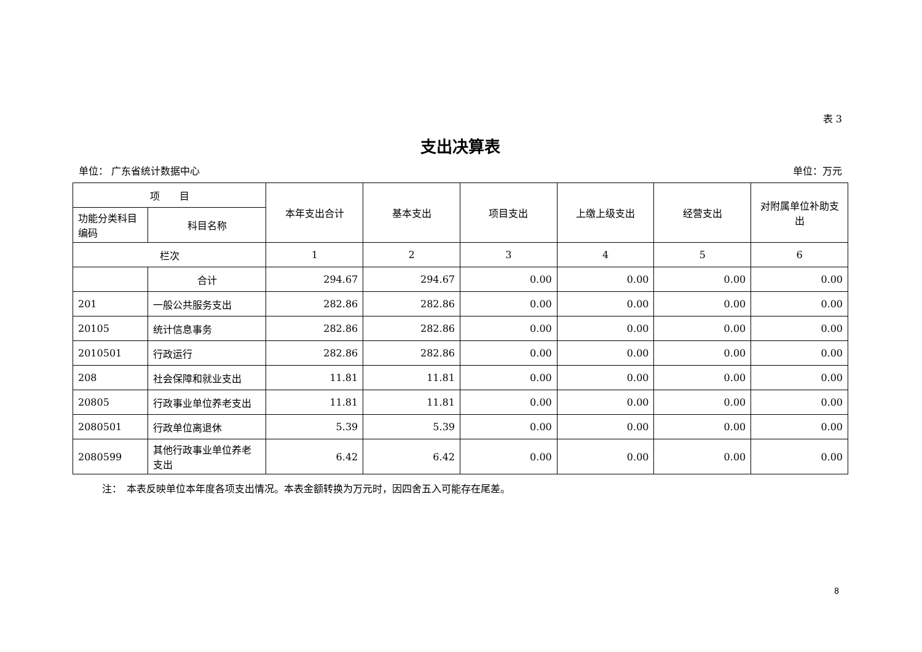表 3
支出决算表
单位： 广东省统计数据中心 单位：万元
| 项 目 | | 本年支出合计 | 基本支出 | 项目支出 | 上缴上级支出 | 经营支出 | 对附属单位补助支出 |
| --- | --- | --- | --- | --- | --- | --- | --- |
| 功能分类科目编码 | 科目名称 | | | | | | |
| 栏次 | | 1 | 2 | 3 | 4 | 5 | 6 |
| | 合计 | 294.67 | 294.67 | 0.00 | 0.00 | 0.00 | 0.00 |
| 201 | 一般公共服务支出 | 282.86 | 282.86 | 0.00 | 0.00 | 0.00 | 0.00 |
| 20105 | 统计信息事务 | 282.86 | 282.86 | 0.00 | 0.00 | 0.00 | 0.00 |
| 2010501 | 行政运行 | 282.86 | 282.86 | 0.00 | 0.00 | 0.00 | 0.00 |
| 208 | 社会保障和就业支出 | 11.81 | 11.81 | 0.00 | 0.00 | 0.00 | 0.00 |
| 20805 | 行政事业单位养老支出 | 11.81 | 11.81 | 0.00 | 0.00 | 0.00 | 0.00 |
| 2080501 | 行政单位离退休 | 5.39 | 5.39 | 0.00 | 0.00 | 0.00 | 0.00 |
| 2080599 | 其他行政事业单位养老支出 | 6.42 | 6.42 | 0.00 | 0.00 | 0.00 | 0.00 |
注：　本表反映单位本年度各项支出情况。本表金额转换为万元时，因四舍五入可能存在尾差。
8